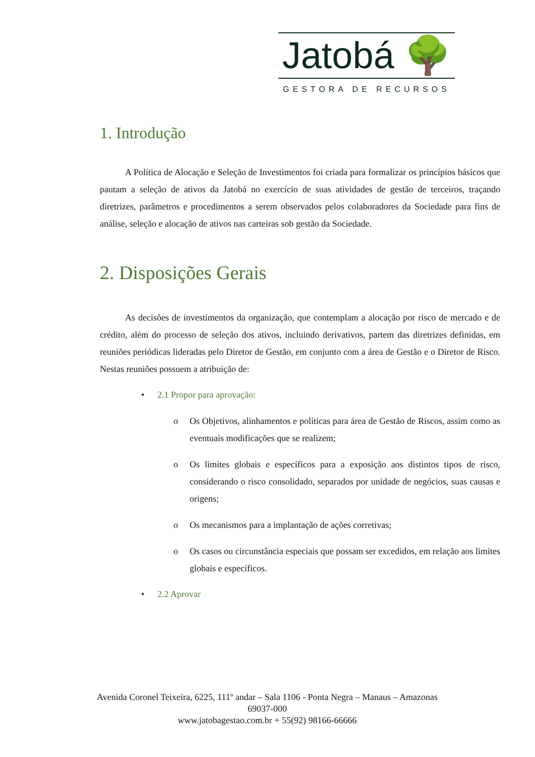Jatobá 🌳
GESTORA DE RECURSOS
1. Introdução
A Política de Alocação e Seleção de Investimentos foi criada para formalizar os princípios básicos que pautam a seleção de ativos da Jatobá no exercício de suas atividades de gestão de terceiros, traçando diretrizes, parâmetros e procedimentos a serem observados pelos colaboradores da Sociedade para fins de análise, seleção e alocação de ativos nas carteiras sob gestão da Sociedade.
2. Disposições Gerais
As decisões de investimentos da organização, que contemplam a alocação por risco de mercado e de crédito, além do processo de seleção dos ativos, incluindo derivativos, partem das diretrizes definidas, em reuniões periódicas lideradas pelo Diretor de Gestão, em conjunto com a área de Gestão e o Diretor de Risco. Nestas reuniões possuem a atribuição de:
• 2.1 Propor para aprovação:
o Os Objetivos, alinhamentos e políticas para área de Gestão de Riscos, assim como as eventuais modificações que se realizem;
o Os limites globais e específicos para a exposição aos distintos tipos de risco, considerando o risco consolidado, separados por unidade de negócios, suas causas e origens;
o Os mecanismos para a implantação de ações corretivas;
o Os casos ou circunstância especiais que possam ser excedidos, em relação aos limites globais e específicos.
• 2.2 Aprovar
Avenida Coronel Teixeira, 6225, 111º andar – Sala 1106 - Ponta Negra – Manaus – Amazonas 69037-000
www.jatobagestao.com.br + 55(92) 98166-66666